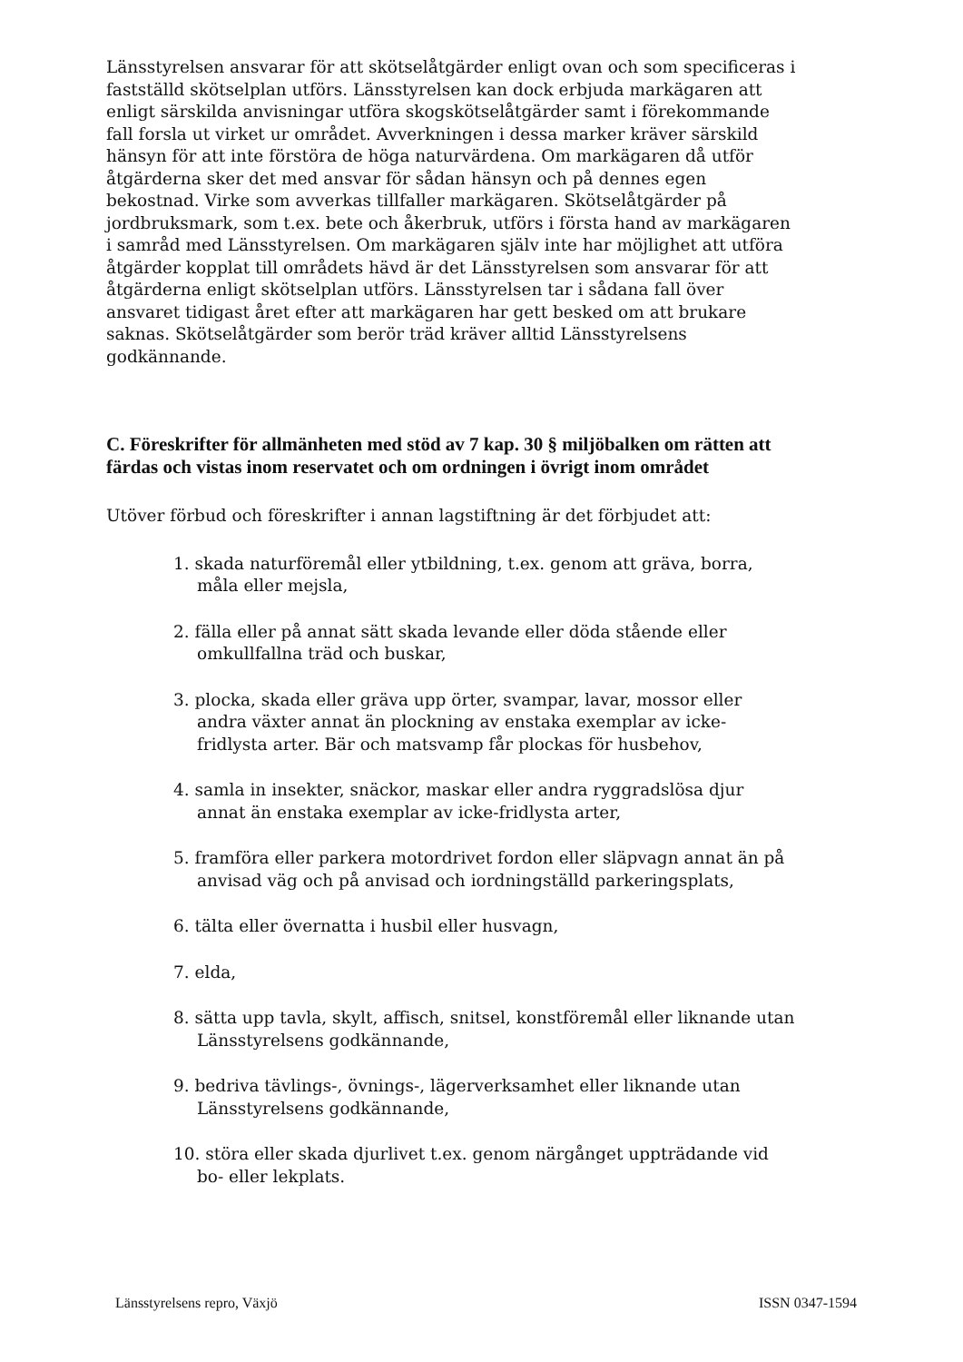Länsstyrelsen ansvarar för att skötselåtgärder enligt ovan och som specificeras i fastställd skötselplan utförs. Länsstyrelsen kan dock erbjuda markägaren att enligt särskilda anvisningar utföra skogskötselåtgärder samt i förekommande fall forsla ut virket ur området. Avverkningen i dessa marker kräver särskild hänsyn för att inte förstöra de höga naturvärdena. Om markägaren då utför åtgärderna sker det med ansvar för sådan hänsyn och på dennes egen bekostnad. Virke som avverkas tillfaller markägaren. Skötselåtgärder på jordbruksmark, som t.ex. bete och åkerbruk, utförs i första hand av markägaren i samråd med Länsstyrelsen. Om markägaren själv inte har möjlighet att utföra åtgärder kopplat till områdets hävd är det Länsstyrelsen som ansvarar för att åtgärderna enligt skötselplan utförs. Länsstyrelsen tar i sådana fall över ansvaret tidigast året efter att markägaren har gett besked om att brukare saknas. Skötselåtgärder som berör träd kräver alltid Länsstyrelsens godkännande.
C. Föreskrifter för allmänheten med stöd av 7 kap. 30 § miljöbalken om rätten att färdas och vistas inom reservatet och om ordningen i övrigt inom området
Utöver förbud och föreskrifter i annan lagstiftning är det förbjudet att:
1. skada naturföremål eller ytbildning, t.ex. genom att gräva, borra, måla eller mejsla,
2. fälla eller på annat sätt skada levande eller döda stående eller omkullfallna träd och buskar,
3. plocka, skada eller gräva upp örter, svampar, lavar, mossor eller andra växter annat än plockning av enstaka exemplar av icke-fridlysta arter. Bär och matsvamp får plockas för husbehov,
4. samla in insekter, snäckor, maskar eller andra ryggradslösa djur annat än enstaka exemplar av icke-fridlysta arter,
5. framföra eller parkera motordrivet fordon eller släpvagn annat än på anvisad väg och på anvisad och iordningställd parkeringsplats,
6. tälta eller övernatta i husbil eller husvagn,
7. elda,
8. sätta upp tavla, skylt, affisch, snitsel, konstföremål eller liknande utan Länsstyrelsens godkännande,
9. bedriva tävlings-, övnings-, lägerverksamhet eller liknande utan Länsstyrelsens godkännande,
10. störa eller skada djurlivet t.ex. genom närgånget uppträdande vid bo- eller lekplats.
Länsstyrelsens repro, Växjö ISSN 0347-1594